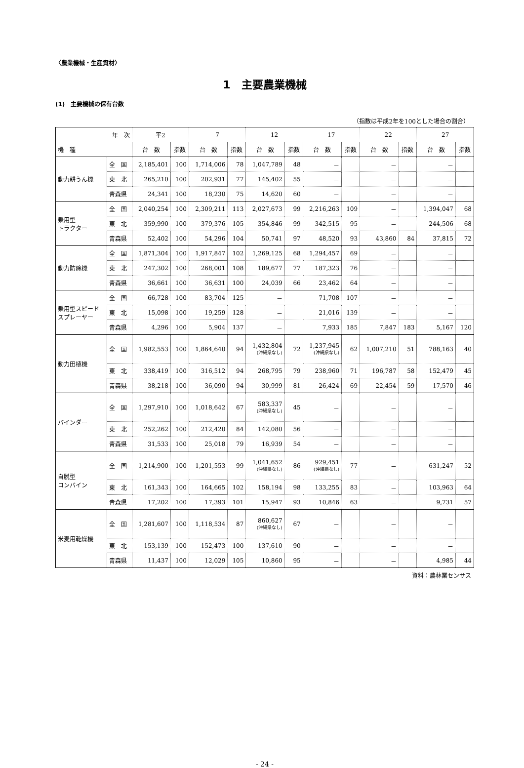〈農業機械・生産資材〉
1　主要農業機械
(1)　主要機械の保有台数
（指数は平成2年を100とした場合の割合）
| 年 次 | | 平2 | | 7 | | 12 | | 17 | | 22 | | 27 | |
| --- | --- | --- | --- | --- | --- | --- | --- | --- | --- | --- | --- | --- | --- |
| 機 種 | | 台 数 | 指数 | 台 数 | 指数 | 台 数 | 指数 | 台 数 | 指数 | 台 数 | 指数 | 台 数 | 指数 |
| 動力耕うん機 | 全 国 | 2,185,401 | 100 | 1,714,006 | 78 | 1,047,789 | 48 | － | | － | | － | |
| | 東 北 | 265,210 | 100 | 202,931 | 77 | 145,402 | 55 | － | | － | | － | |
| | 青森県 | 24,341 | 100 | 18,230 | 75 | 14,620 | 60 | － | | － | | － | |
| 乗用型 トラクター | 全 国 | 2,040,254 | 100 | 2,309,211 | 113 | 2,027,673 | 99 | 2,216,263 | 109 | － | | 1,394,047 | 68 |
| | 東 北 | 359,990 | 100 | 379,376 | 105 | 354,846 | 99 | 342,515 | 95 | － | | 244,506 | 68 |
| | 青森県 | 52,402 | 100 | 54,296 | 104 | 50,741 | 97 | 48,520 | 93 | 43,860 | 84 | 37,815 | 72 |
| 動力防除機 | 全 国 | 1,871,304 | 100 | 1,917,847 | 102 | 1,269,125 | 68 | 1,294,457 | 69 | － | | － | |
| | 東 北 | 247,302 | 100 | 268,001 | 108 | 189,677 | 77 | 187,323 | 76 | － | | － | |
| | 青森県 | 36,661 | 100 | 36,631 | 100 | 24,039 | 66 | 23,462 | 64 | － | | － | |
| 乗用型スピード スプレーヤー | 全 国 | 66,728 | 100 | 83,704 | 125 | － | | 71,708 | 107 | － | | － | |
| | 東 北 | 15,098 | 100 | 19,259 | 128 | － | | 21,016 | 139 | － | | － | |
| | 青森県 | 4,296 | 100 | 5,904 | 137 | － | | 7,933 | 185 | 7,847 | 183 | 5,167 | 120 |
| 動力田植機 | 全 国 | 1,982,553 | 100 | 1,864,640 | 94 | 1,432,804 (沖縄県なし) | 72 | 1,237,945 (沖縄県なし) | 62 | 1,007,210 | 51 | 788,163 | 40 |
| | 東 北 | 338,419 | 100 | 316,512 | 94 | 268,795 | 79 | 238,960 | 71 | 196,787 | 58 | 152,479 | 45 |
| | 青森県 | 38,218 | 100 | 36,090 | 94 | 30,999 | 81 | 26,424 | 69 | 22,454 | 59 | 17,570 | 46 |
| バインダー | 全 国 | 1,297,910 | 100 | 1,018,642 | 67 | 583,337 (沖縄県なし) | 45 | － | | － | | － | |
| | 東 北 | 252,262 | 100 | 212,420 | 84 | 142,080 | 56 | － | | － | | － | |
| | 青森県 | 31,533 | 100 | 25,018 | 79 | 16,939 | 54 | － | | － | | － | |
| 自脱型 コンバイン | 全 国 | 1,214,900 | 100 | 1,201,553 | 99 | 1,041,652 (沖縄県なし) | 86 | 929,451 (沖縄県なし) | 77 | － | | 631,247 | 52 |
| | 東 北 | 161,343 | 100 | 164,665 | 102 | 158,194 | 98 | 133,255 | 83 | － | | 103,963 | 64 |
| | 青森県 | 17,202 | 100 | 17,393 | 101 | 15,947 | 93 | 10,846 | 63 | － | | 9,731 | 57 |
| 米麦用乾燥機 | 全 国 | 1,281,607 | 100 | 1,118,534 | 87 | 860,627 (沖縄県なし) | 67 | － | | － | | － | |
| | 東 北 | 153,139 | 100 | 152,473 | 100 | 137,610 | 90 | － | | － | | － | |
| | 青森県 | 11,437 | 100 | 12,029 | 105 | 10,860 | 95 | － | | － | | 4,985 | 44 |
資料：農林業センサス
- 24 -